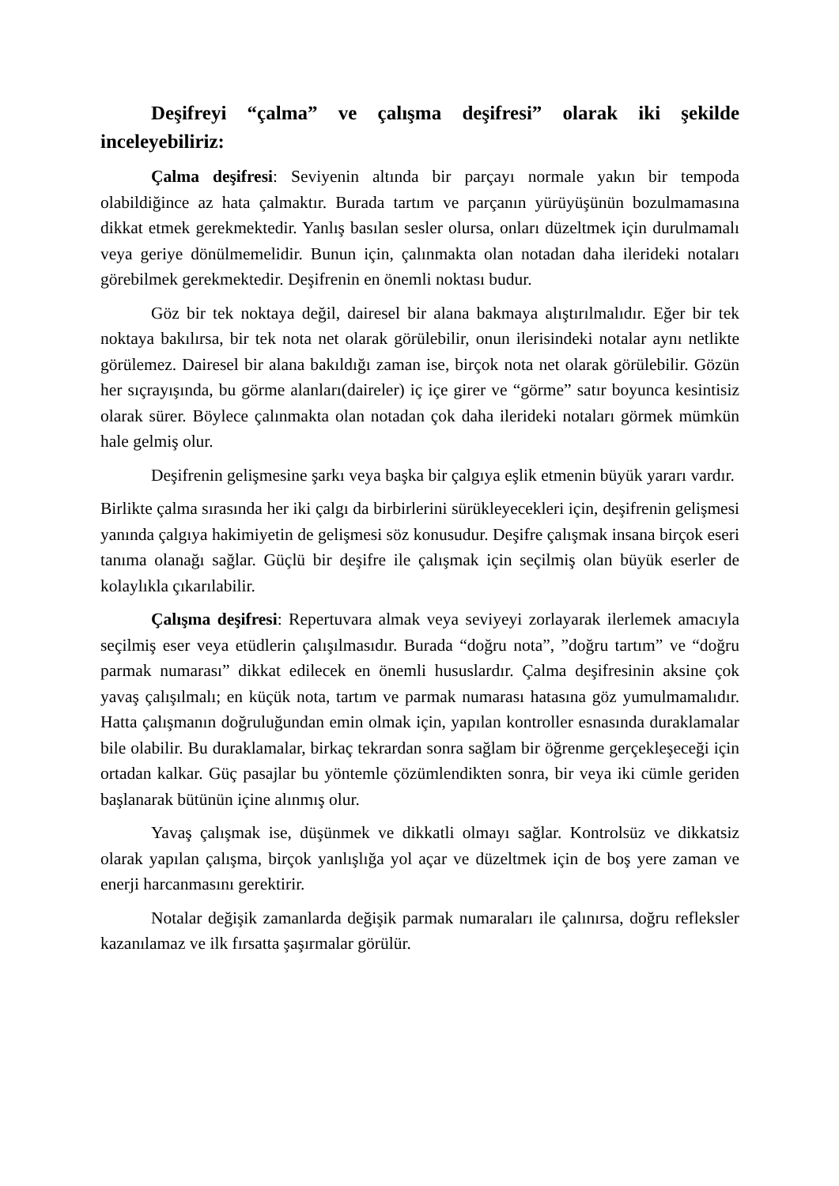Deşifreyi “çalma” ve çalışma deşifresi” olarak iki şekilde inceleyebiliriz:
Çalma deşifresi: Seviyenin altında bir parçayı normale yakın bir tempoda olabildiğince az hata çalmaktır. Burada tartım ve parçanın yürüyüşünün bozulmamasına dikkat etmek gerekmektedir. Yanlış basılan sesler olursa, onları düzeltmek için durulmamalı veya geriye dönülmemelidir. Bunun için, çalınmakta olan notadan daha ilerideki notaları görebilmek gerekmektedir. Deşifrenin en önemli noktası budur.
Göz bir tek noktaya değil, dairesel bir alana bakmaya alıştırılmalıdır. Eğer bir tek noktaya bakılırsa, bir tek nota net olarak görülebilir, onun ilerisindeki notalar aynı netlikte görülemez. Dairesel bir alana bakıldığı zaman ise, birçok nota net olarak görülebilir. Gözün her sıçrayışında, bu görme alanları(daireler) iç içe girer ve “görme” satır boyunca kesintisiz olarak sürer. Böylece çalınmakta olan notadan çok daha ilerideki notaları görmek mümkün hale gelmiş olur.
Deşifrenin gelişmesine şarkı veya başka bir çalgıya eşlik etmenin büyük yararı vardır.
Birlikte çalma sırasında her iki çalgı da birbirlerini sürükleyecekleri için, deşifrenin gelişmesi yanında çalgıya hakimiyetin de gelişmesi söz konusudur. Deşifre çalışmak insana birçok eseri tanıma olanağı sağlar. Güçlü bir deşifre ile çalışmak için seçilmiş olan büyük eserler de kolaylıkla çıkarılabilir.
Çalışma deşifresi: Repertuvara almak veya seviyeyi zorlayarak ilerlemek amacıyla seçilmiş eser veya etüdlerin çalışılmasıdır. Burada “doğru nota”, ”doğru tartım” ve “doğru parmak numarası” dikkat edilecek en önemli hususlardır. Çalma deşifresinin aksine çok yavaş çalışılmalı; en küçük nota, tartım ve parmak numarası hatasına göz yumulmamalıdır. Hatta çalışmanın doğruluğundan emin olmak için, yapılan kontroller esnasında duraklamalar bile olabilir. Bu duraklamalar, birkaç tekrardan sonra sağlam bir öğrenme gerçekleşeceği için ortadan kalkar. Güç pasajlar bu yöntemle çözümlendikten sonra, bir veya iki cümle geriden başlanarak bütünün içine alınmış olur.
Yavaş çalışmak ise, düşünmek ve dikkatli olmayı sağlar. Kontrolsüz ve dikkatsiz olarak yapılan çalışma, birçok yanlışlığa yol açar ve düzeltmek için de boş yere zaman ve enerji harcanmasını gerektirir.
Notalar değişik zamanlarda değişik parmak numaraları ile çalınırsa, doğru refleksler kazanılamaz ve ilk fırsatta şaşırmalar görülür.